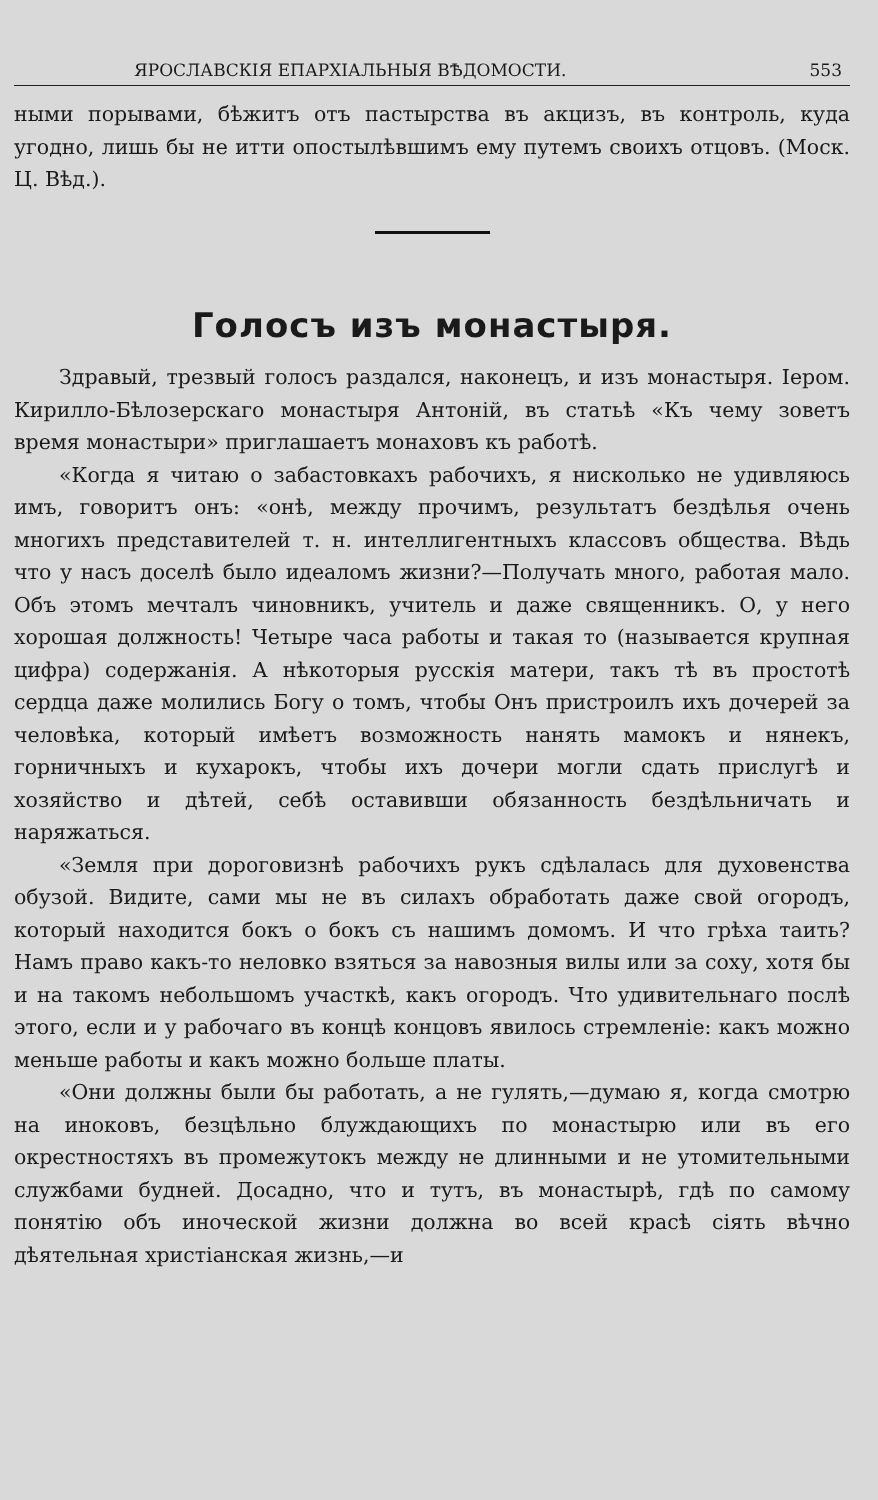ЯРОСЛАВСКІЯ ЕПАРХІАЛЬНЫЯ ВѢДОМОСТИ. 553
ными порывами, бѣжитъ отъ пастырства въ акцизъ, въ контроль, куда угодно, лишь бы не итти опостылѣвшимъ ему путемъ своихъ отцовъ. (Моск. Ц. Вѣд.).
Голосъ изъ монастыря.
Здравый, трезвый голосъ раздался, наконецъ, и изъ монастыря. Іером. Кирилло-Бѣлозерскаго монастыря Антоній, въ статьѣ «Къ чему зоветъ время монастыри» приглашаетъ монаховъ къ работѣ.
«Когда я читаю о забастовкахъ рабочихъ, я нисколько не удивляюсь имъ, говоритъ онъ: «онѣ, между прочимъ, результатъ бездѣлья очень многихъ представителей т. н. интеллигентныхъ классовъ общества. Вѣдь что у насъ доселѣ было идеаломъ жизни?—Получать много, работая мало. Объ этомъ мечталъ чиновникъ, учитель и даже священникъ. О, у него хорошая должность! Четыре часа работы и такая то (называется крупная цифра) содержанія. А нѣкоторыя русскія матери, такъ тѣ въ простотѣ сердца даже молились Богу о томъ, чтобы Онъ пристроилъ ихъ дочерей за человѣка, который имѣетъ возможность нанять мамокъ и нянекъ, горничныхъ и кухарокъ, чтобы ихъ дочери могли сдать прислугѣ и хозяйство и дѣтей, себѣ оставивши обязанность бездѣльничать и наряжаться.
«Земля при дороговизнѣ рабочихъ рукъ сдѣлалась для духовенства обузой. Видите, сами мы не въ силахъ обработать даже свой огородъ, который находится бокъ о бокъ съ нашимъ домомъ. И что грѣха таить? Намъ право какъ-то неловко взяться за навозныя вилы или за соху, хотя бы и на такомъ небольшомъ участкѣ, какъ огородъ. Что удивительнаго послѣ этого, если и у рабочаго въ концѣ концовъ явилось стремленіе: какъ можно меньше работы и какъ можно больше платы.
«Они должны были бы работать, а не гулять,—думаю я, когда смотрю на иноковъ, безцѣльно блуждающихъ по монастырю или въ его окрестностяхъ въ промежутокъ между не длинными и не утомительными службами будней. Досадно, что и тутъ, въ монастырѣ, гдѣ по самому понятію объ иноческой жизни должна во всей красѣ сіять вѣчно дѣятельная христіанская жизнь,—и